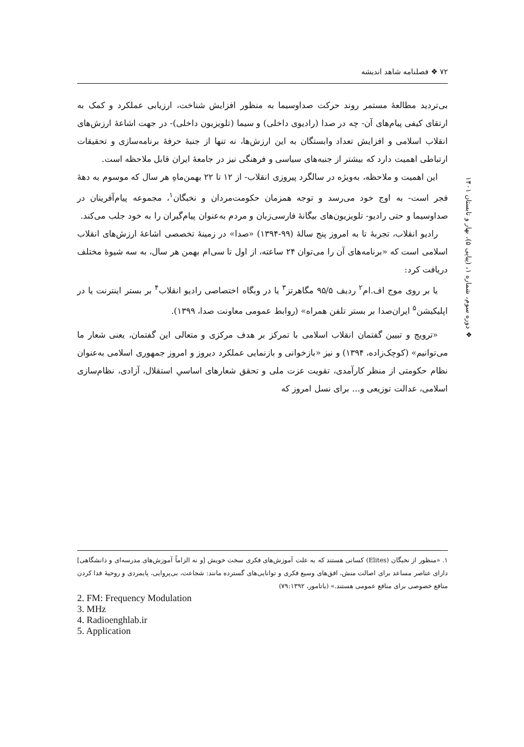۷۲ ❖ فصلنامه شاهد اندیشه
❖ دوره سوم، شماره ۱، (پیاپی ۵)، بهار و تابستان ۱۴۰۱
بی‌تردید مطالعهٔ مستمر روند حرکت صداوسیما به منظور افزایش شناخت، ارزیابی عملکرد و کمک به ارتقای کیفی پیام‌های آن- چه در صدا (رادیوی داخلی) و سیما (تلویزیون داخلی)- در جهت اشاعهٔ ارزش‌های انقلاب اسلامی و افزایش تعداد وابستگان به این ارزش‌ها، نه تنها از جنبهٔ حرفهٔ برنامه‌سازی و تحقیقات ارتباطی اهمیت دارد که بیشتر از جنبه‌های سیاسی و فرهنگی نیز در جامعهٔ ایران قابل ملاحظه است.
این اهمیت و ملاحظه، به‌ویژه در سالگرد پیروزی انقلاب- از ۱۲ تا ۲۲ بهمن‌ماهِ هر سال که موسوم به دههٔ فجر است- به اوج خود می‌رسد و توجه همزمان حکومت‌مردان و نخبگان<sup>۱</sup>، مجموعه پیام‌آفرینان در صداوسیما و حتی رادیو- تلویزیون‌های بیگانهٔ فارسی‌زبان و مردم به‌عنوان پیام‌گیران را به خود جلب می‌کند.
رادیو انقلاب، تجربهٔ تا به امروز پنج سالهٔ (۹۹-۱۳۹۴) «صدا» در زمینهٔ تخصصی اشاعهٔ ارزش‌های انقلاب اسلامی است که «برنامه‌های آن را می‌توان ۲۴ ساعته، از اول تا سی‌ام بهمن هر سال، به سه شیوهٔ مختلف دریافت کرد:
یا بر روی موج اف.ام<sup>۲</sup> ردیف ۹۵/۵ مگاهرتز<sup>۳</sup> یا در وبگاه اختصاصی رادیو انقلاب<sup>۴</sup> بر بستر اینترنت یا در اپلیکیشن<sup>۵</sup> ایران‌صدا بر بستر تلفن همراه» (روابط عمومی معاونت صدا، ۱۳۹۹).
«ترویج و تبیین گفتمان انقلاب اسلامی با تمرکز بر هدف مرکزی و متعالی این گفتمان، یعنی شعار ما می‌توانیم» (کوچک‌زاده، ۱۳۹۴) و نیز «بازخوانی و بازنمایی عملکرد دیروز و امروز جمهوری اسلامی به‌عنوان نظام حکومتی از منظر کارآمدی، تقویت عزت ملی و تحقق شعارهای اساسیِ استقلال، آزادی، نظام‌سازی اسلامی، عدالت توزیعی و... برای نسل امروز که
۱. «منظور از نخبگان (Elites) کسانی هستند که به علت آموزش‌های فکری سخت خویش [و نه الزاماً آموزش‌های مدرسه‌ای و دانشگاهی] دارای عناصر مساعد برای اصالت منش، افق‌های وسیع فکری و توانایی‌های گسترده مانند: شجاعت، بی‌پروایی، پایمردی و روحیهٔ فدا کردن منافع خصوصی برای منافع عمومی هستند.» (باتامور، ۷۹:۱۳۹۲)
2. FM: Frequency Modulation
3. MHz
4. Radioenghlab.ir
5. Application